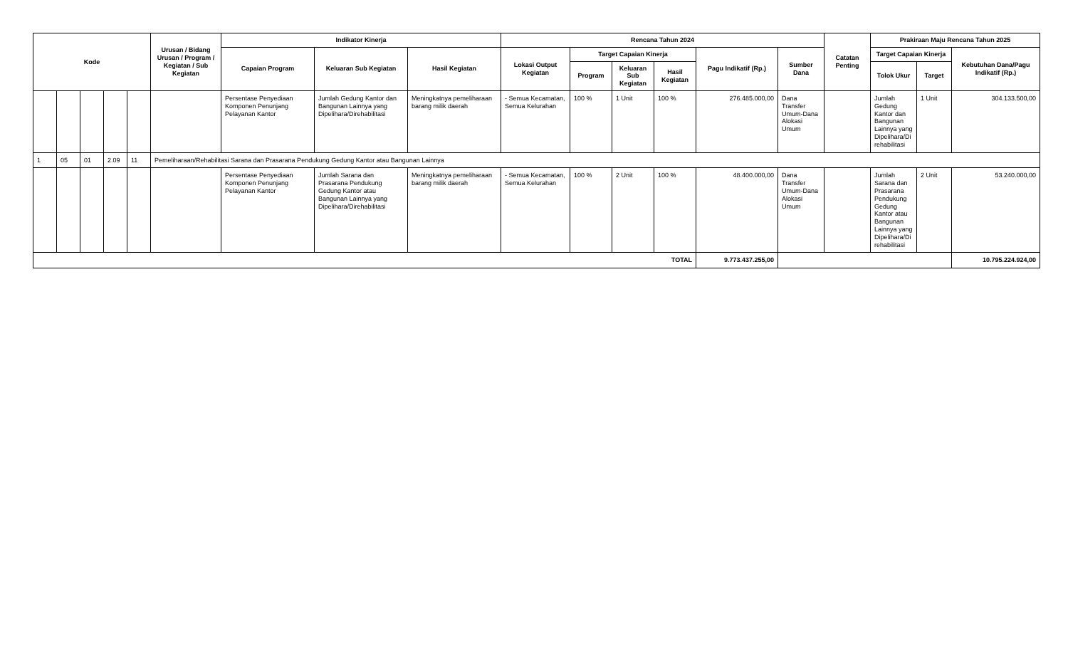| Kode | | | | | Urusan / Bidang Urusan / Program / Kegiatan / Sub Kegiatan | Indikator Kinerja | | | Rencana Tahun 2024 | | | | | | Catatan Penting | Prakiraan Maju Rencana Tahun 2025 | | |
| --- | --- | --- | --- | --- | --- | --- | --- | --- | --- | --- | --- | --- | --- | --- | --- | --- | --- | --- |
| | | | | | | Capaian Program | Keluaran Sub Kegiatan | Hasil Kegiatan | Lokasi Output Kegiatan | Target Capaian Kinerja | | | Pagu Indikatif (Rp.) | Sumber Dana | | Target Capaian Kinerja | | Kebutuhan Dana/Pagu Indikatif (Rp.) |
| | | | | | | | | | | Program | Keluaran Sub Kegiatan | Hasil Kegiatan | | | | Tolok Ukur | Target | |
| | | | | | | Persentase Penyediaan Komponen Penunjang Pelayanan Kantor | Jumlah Gedung Kantor dan Bangunan Lainnya yang Dipelihara/Direhabilitasi | Meningkatnya pemeliharaan barang milik daerah | - Semua Kecamatan, Semua Kelurahan | 100 % | 1 Unit | 100 % | 276.485.000,00 | Dana Transfer Umum-Dana Alokasi Umum | | Jumlah Gedung Kantor dan Bangunan Lainnya yang Dipelihara/Di rehabilitasi | 1 Unit | 304.133.500,00 |
| 1 | 05 | 01 | 2.09 | 11 | Pemeliharaan/Rehabilitasi Sarana dan Prasarana Pendukung Gedung Kantor atau Bangunan Lainnya | | | | | | | | | | | | | |
| | | | | | | Persentase Penyediaan Komponen Penunjang Pelayanan Kantor | Jumlah Sarana dan Prasarana Pendukung Gedung Kantor atau Bangunan Lainnya yang Dipelihara/Direhabilitasi | Meningkatnya pemeliharaan barang milik daerah | - Semua Kecamatan, Semua Kelurahan | 100 % | 2 Unit | 100 % | 48.400.000,00 | Dana Transfer Umum-Dana Alokasi Umum | | Jumlah Sarana dan Prasarana Pendukung Gedung Kantor atau Bangunan Lainnya yang Dipelihara/Di rehabilitasi | 2 Unit | 53.240.000,00 |
| TOTAL | | | | | | | | | | | | | 9.773.437.255,00 | | | | | 10.795.224.924,00 |